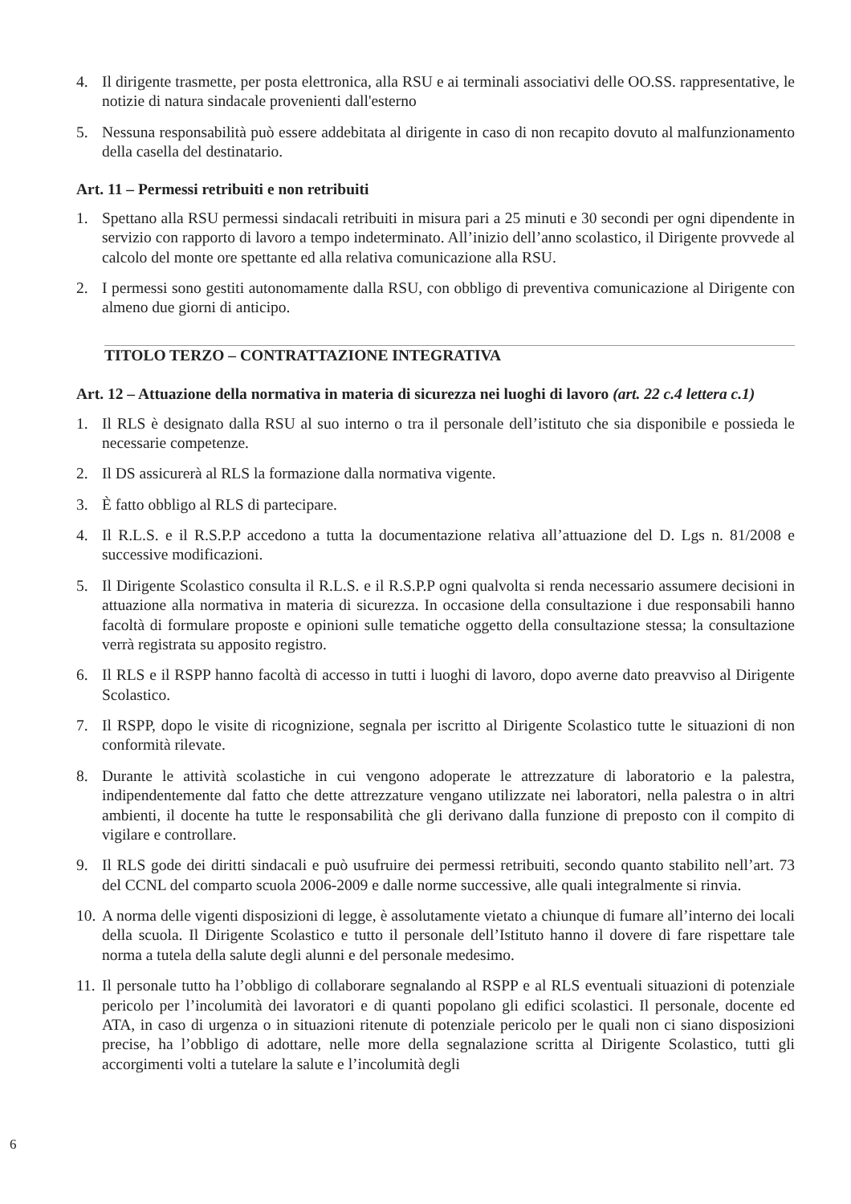4. Il dirigente trasmette, per posta elettronica, alla RSU e ai terminali associativi delle OO.SS. rappresentative, le notizie di natura sindacale provenienti dall'esterno
5. Nessuna responsabilità può essere addebitata al dirigente in caso di non recapito dovuto al malfunzionamento della casella del destinatario.
Art. 11 – Permessi retribuiti e non retribuiti
1. Spettano alla RSU permessi sindacali retribuiti in misura pari a 25 minuti e 30 secondi per ogni dipendente in servizio con rapporto di lavoro a tempo indeterminato. All’inizio dell’anno scolastico, il Dirigente provvede al calcolo del monte ore spettante ed alla relativa comunicazione alla RSU.
2. I permessi sono gestiti autonomamente dalla RSU, con obbligo di preventiva comunicazione al Dirigente con almeno due giorni di anticipo.
TITOLO TERZO – CONTRATTAZIONE INTEGRATIVA
Art. 12 – Attuazione della normativa in materia di sicurezza nei luoghi di lavoro (art. 22 c.4 lettera c.1)
1. Il RLS è designato dalla RSU al suo interno o tra il personale dell’istituto che sia disponibile e possieda le necessarie competenze.
2. Il DS assicurerà al RLS la formazione dalla normativa vigente.
3. È fatto obbligo al RLS di partecipare.
4. Il R.L.S. e il R.S.P.P accedono a tutta la documentazione relativa all’attuazione del D. Lgs n. 81/2008 e successive modificazioni.
5. Il Dirigente Scolastico consulta il R.L.S. e il R.S.P.P ogni qualvolta si renda necessario assumere decisioni in attuazione alla normativa in materia di sicurezza. In occasione della consultazione i due responsabili hanno facoltà di formulare proposte e opinioni sulle tematiche oggetto della consultazione stessa; la consultazione verrà registrata su apposito registro.
6. Il RLS e il RSPP hanno facoltà di accesso in tutti i luoghi di lavoro, dopo averne dato preavviso al Dirigente Scolastico.
7. Il RSPP, dopo le visite di ricognizione, segnala per iscritto al Dirigente Scolastico tutte le situazioni di non conformità rilevate.
8. Durante le attività scolastiche in cui vengono adoperate le attrezzature di laboratorio e la palestra, indipendentemente dal fatto che dette attrezzature vengano utilizzate nei laboratori, nella palestra o in altri ambienti, il docente ha tutte le responsabilità che gli derivano dalla funzione di preposto con il compito di vigilare e controllare.
9. Il RLS gode dei diritti sindacali e può usufruire dei permessi retribuiti, secondo quanto stabilito nell’art. 73 del CCNL del comparto scuola 2006-2009 e dalle norme successive, alle quali integralmente si rinvia.
10. A norma delle vigenti disposizioni di legge, è assolutamente vietato a chiunque di fumare all’interno dei locali della scuola. Il Dirigente Scolastico e tutto il personale dell’Istituto hanno il dovere di fare rispettare tale norma a tutela della salute degli alunni e del personale medesimo.
11. Il personale tutto ha l’obbligo di collaborare segnalando al RSPP e al RLS eventuali situazioni di potenziale pericolo per l’incolumità dei lavoratori e di quanti popolano gli edifici scolastici. Il personale, docente ed ATA, in caso di urgenza o in situazioni ritenute di potenziale pericolo per le quali non ci siano disposizioni precise, ha l’obbligo di adottare, nelle more della segnalazione scritta al Dirigente Scolastico, tutti gli accorgimenti volti a tutelare la salute e l’incolumità degli
6